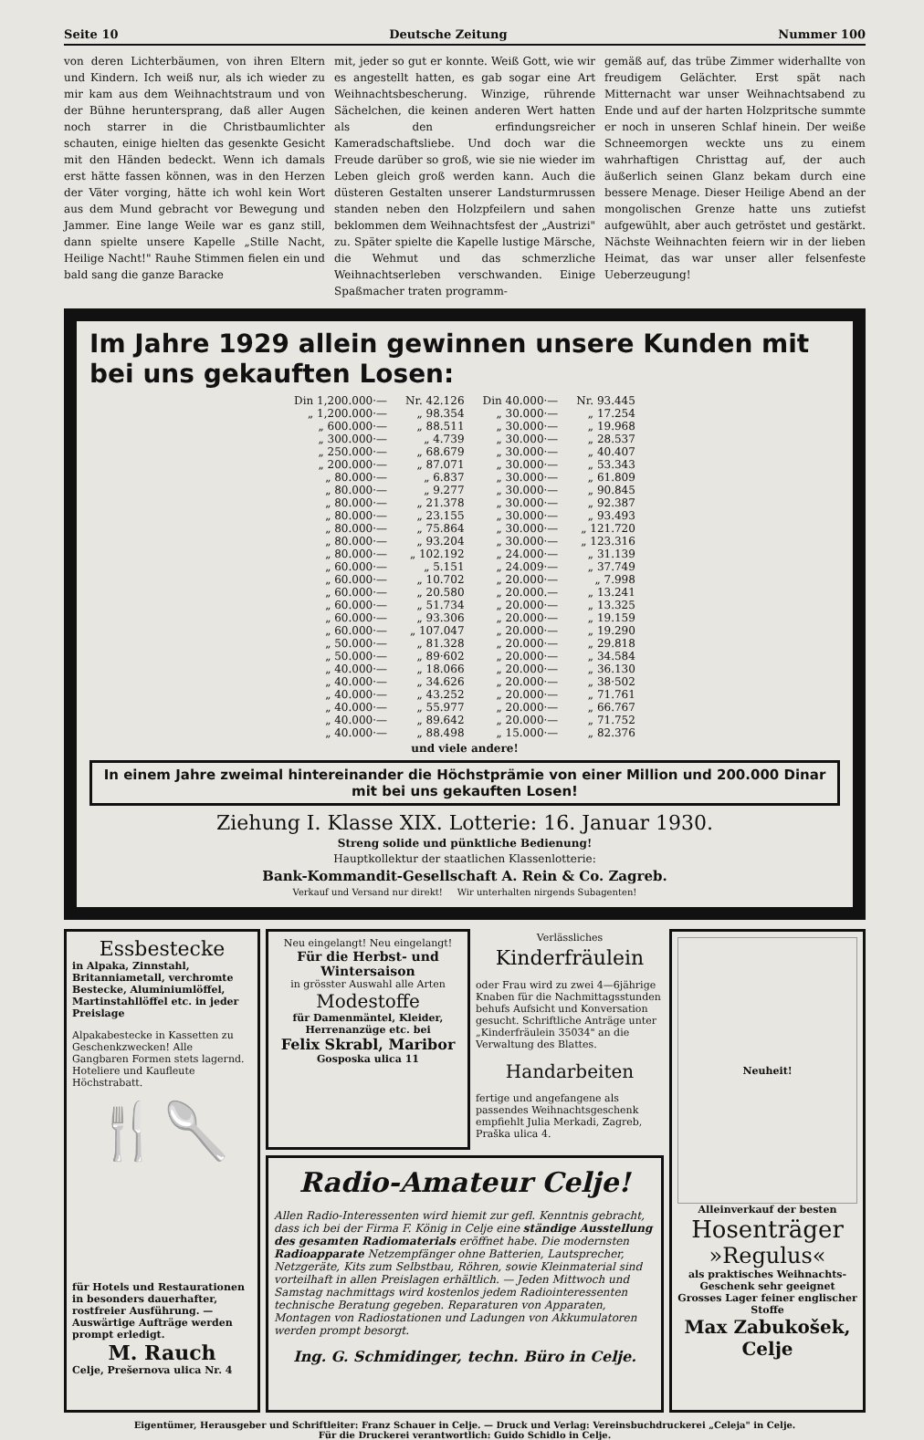Seite 10 Deutsche Zeitung Nummer 100
von deren Lichterbäumen, von ihren Eltern und Kindern. Ich weiß nur, als ich wieder zu mir kam aus dem Weihnachtstraum und von der Bühne heruntersprang, daß aller Augen noch starrer in die Christbaumlichter schauten, einige hielten das gesenkte Gesicht mit den Händen bedeckt. Wenn ich damals erst hätte fassen können, was in den Herzen der Väter vorging, hätte ich wohl kein Wort aus dem Mund gebracht vor Bewegung und Jammer. Eine lange Weile war es ganz still, dann spielte unsere Kapelle „Stille Nacht, Heilige Nacht!" Rauhe Stimmen fielen ein und bald sang die ganze Baracke
mit, jeder so gut er konnte. Weiß Gott, wie wir es angestellt hatten, es gab sogar eine Art Weihnachtsbescherung. Winzige, rührende Sächelchen, die keinen anderen Wert hatten als den erfindungsreicher Kameradschaftsliebe. Und doch war die Freude darüber so groß, wie sie nie wieder im Leben gleich groß werden kann. Auch die düsteren Gestalten unserer Landsturmrussen standen neben den Holzpfeilern und sahen beklommen dem Weihnachtsfest der „Austrizi" zu. Später spielte die Kapelle lustige Märsche, die Wehmut und das schmerzliche Weihnachtserleben verschwanden. Einige Spaßmacher traten programm-
gemäß auf, das trübe Zimmer widerhallte von freudigem Gelächter. Erst spät nach Mitternacht war unser Weihnachtsabend zu Ende und auf der harten Holzpritsche summte er noch in unseren Schlaf hinein. Der weiße Schneemorgen weckte uns zu einem wahrhaftigen Christtag auf, der auch äußerlich seinen Glanz bekam durch eine bessere Menage. Dieser Heilige Abend an der mongolischen Grenze hatte uns zutiefst aufgewühlt, aber auch getröstet und gestärkt. Nächste Weihnachten feiern wir in der lieben Heimat, das war unser aller felsenfeste Ueberzeugung!
Im Jahre 1929 allein gewinnen unsere Kunden mit bei uns gekauften Losen:
| Din 1,200.000·— | Nr. 42.126 | Din 40.000·— | Nr. 93.445 |
| „ 1,200.000·— | „ 98.354 | „ 30.000·— | „ 17.254 |
| „ 600.000·— | „ 88.511 | „ 30.000·— | „ 19.968 |
| „ 300.000·— | „ 4.739 | „ 30.000·— | „ 28.537 |
| „ 250.000·— | „ 68.679 | „ 30.000·— | „ 40.407 |
| „ 200.000·— | „ 87.071 | „ 30.000·— | „ 53.343 |
| „ 80.000·— | „ 6.837 | „ 30.000·— | „ 61.809 |
| „ 80.000·— | „ 9.277 | „ 30.000·— | „ 90.845 |
| „ 80.000·— | „ 21.378 | „ 30.000·— | „ 92.387 |
| „ 80.000·— | „ 23.155 | „ 30.000·— | „ 93.493 |
| „ 80.000·— | „ 75.864 | „ 30.000·— | „ 121.720 |
| „ 80.000·— | „ 93.204 | „ 30.000·— | „ 123.316 |
| „ 80.000·— | „ 102.192 | „ 24.000·— | „ 31.139 |
| „ 60.000·— | „ 5.151 | „ 24.009·— | „ 37.749 |
| „ 60.000·— | „ 10.702 | „ 20.000·— | „ 7.998 |
| „ 60.000·— | „ 20.580 | „ 20.000.— | „ 13.241 |
| „ 60.000·— | „ 51.734 | „ 20.000·— | „ 13.325 |
| „ 60.000·— | „ 93.306 | „ 20.000·— | „ 19.159 |
| „ 60.000·— | „ 107.047 | „ 20.000·— | „ 19.290 |
| „ 50.000·— | „ 81.328 | „ 20.000·— | „ 29.818 |
| „ 50.000·— | „ 89·602 | „ 20.000·— | „ 34.584 |
| „ 40.000·— | „ 18.066 | „ 20.000·— | „ 36.130 |
| „ 40.000·— | „ 34.626 | „ 20.000·— | „ 38·502 |
| „ 40.000·— | „ 43.252 | „ 20.000·— | „ 71.761 |
| „ 40.000·— | „ 55.977 | „ 20.000·— | „ 66.767 |
| „ 40.000·— | „ 89.642 | „ 20.000·— | „ 71.752 |
| „ 40.000·— | „ 88.498 | „ 15.000·— | „ 82.376 |
und viele andere!
In einem Jahre zweimal hintereinander die Höchstprämie von einer Million und 200.000 Dinar mit bei uns gekauften Losen!
Ziehung I. Klasse XIX. Lotterie: 16. Januar 1930.
Streng solide und pünktliche Bedienung!
Hauptkollektur der staatlichen Klassenlotterie:
Bank-Kommandit-Gesellschaft A. Rein & Co. Zagreb.
Verkauf und Versand nur direkt! Wir unterhalten nirgends Subagenten!
Essbestecke
in Alpaka, Zinnstahl, Britanniametall, verchromte Bestecke, Aluminiumlöffel, Martinstahllöffel etc. in jeder Preislage
Alpakabestecke in Kassetten zu Geschenkzwecken! Alle Gangbaren Formen stets lagernd. Hoteliere und Kaufleute Höchstrabatt.
🍴🥄
für Hotels und Restaurationen in besonders dauerhafter, rostfreier Ausführung. — Auswärtige Aufträge werden prompt erledigt.
M. Rauch
Celje, Prešernova ulica Nr. 4
Neu eingelangt! Neu eingelangt!
Für die Herbst- und Wintersaison
in grösster Auswahl alle Arten
Modestoffe
für Damenmäntel, Kleider, Herrenanzüge etc. bei
Felix Skrabl, Maribor
Gosposka ulica 11
Verlässliches
Kinderfräulein
oder Frau wird zu zwei 4—6jährige Knaben für die Nachmittagsstunden behufs Aufsicht und Konversation gesucht. Schriftliche Anträge unter „Kinderfräulein 35034" an die Verwaltung des Blattes.
Handarbeiten
fertige und angefangene als passendes Weihnachtsgeschenk empfiehlt Julia Merkadi, Zagreb, Praška ulica 4.
Radio-Amateur Celje!
Allen Radio-Interessenten wird hiemit zur gefl. Kenntnis gebracht, dass ich bei der Firma F. König in Celje eine ständige Ausstellung des gesamten Radiomaterials eröffnet habe. Die modernsten Radioapparate Netzempfänger ohne Batterien, Lautsprecher, Netzgeräte, Kits zum Selbstbau, Röhren, sowie Kleinmaterial sind vorteilhaft in allen Preislagen erhältlich. — Jeden Mittwoch und Samstag nachmittags wird kostenlos jedem Radiointeressenten technische Beratung gegeben. Reparaturen von Apparaten, Montagen von Radiostationen und Ladungen von Akkumulatoren werden prompt besorgt.
Ing. G. Schmidinger, techn. Büro in Celje.
Neuheit!
Alleinverkauf der besten
Hosenträger
»Regulus«
als praktisches Weihnachts-Geschenk sehr geeignet
Grosses Lager feiner englischer Stoffe
Max Zabukošek, Celje
Eigentümer, Herausgeber und Schriftleiter: Franz Schauer in Celje. — Druck und Verlag: Vereinsbuchdruckerei „Celeja" in Celje.
Für die Druckerei verantwortlich: Guido Schidlo in Celje.